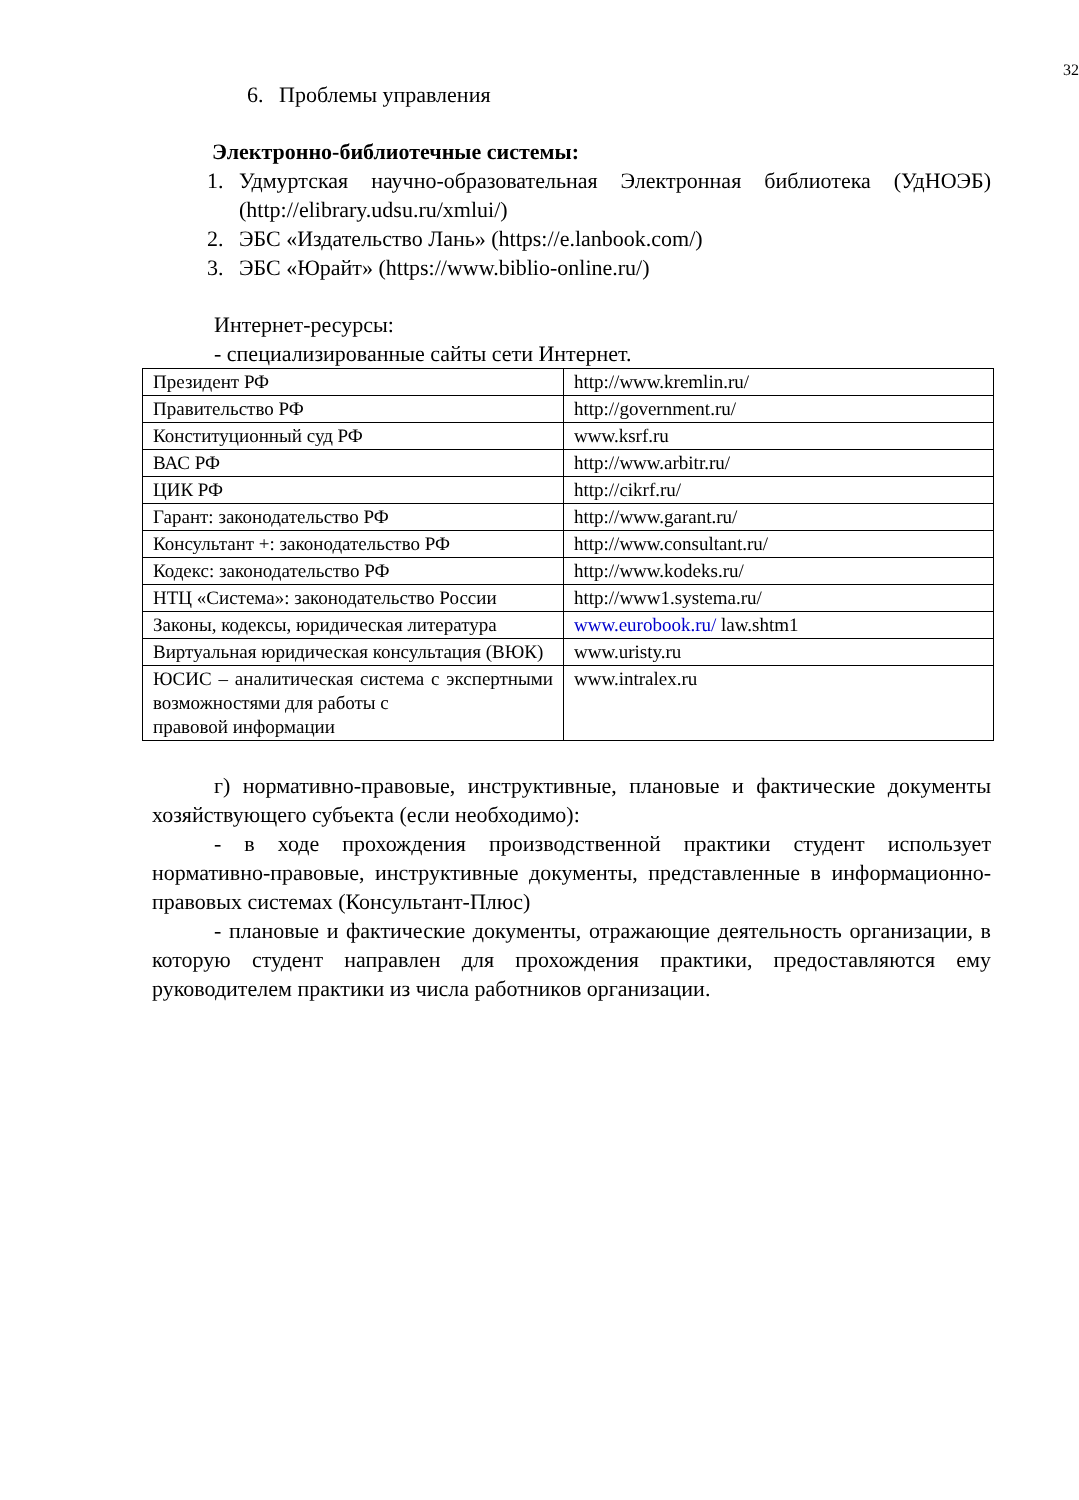32
6. Проблемы управления
Электронно-библиотечные системы:
1. Удмуртская научно-образовательная Электронная библиотека (УдНОЭБ) (http://elibrary.udsu.ru/xmlui/)
2. ЭБС «Издательство Лань» (https://e.lanbook.com/)
3. ЭБС «Юрайт» (https://www.biblio-online.ru/)
Интернет-ресурсы:
- специализированные сайты сети Интернет.
| Президент РФ | http://www.kremlin.ru/ |
| Правительство РФ | http://government.ru/ |
| Конституционный суд РФ | www.ksrf.ru |
| ВАС РФ | http://www.arbitr.ru/ |
| ЦИК РФ | http://cikrf.ru/ |
| Гарант: законодательство РФ | http://www.garant.ru/ |
| Консультант +: законодательство РФ | http://www.consultant.ru/ |
| Кодекс: законодательство РФ | http://www.kodeks.ru/ |
| НТЦ «Система»: законодательство России | http://www1.systema.ru/ |
| Законы, кодексы, юридическая литература | www.eurobook.ru/ law.shtm1 |
| Виртуальная юридическая консультация (ВЮК) | www.uristy.ru |
| ЮСИС – аналитическая система с экспертными возможностями для работы с правовой информации | www.intralex.ru |
г) нормативно-правовые, инструктивные, плановые и фактические документы хозяйствующего субъекта (если необходимо):
- в ходе прохождения производственной практики студент использует нормативно-правовые, инструктивные документы, представленные в информационно-правовых системах (Консультант-Плюс)
- плановые и фактические документы, отражающие деятельность организации, в которую студент направлен для прохождения практики, предоставляются ему руководителем практики из числа работников организации.